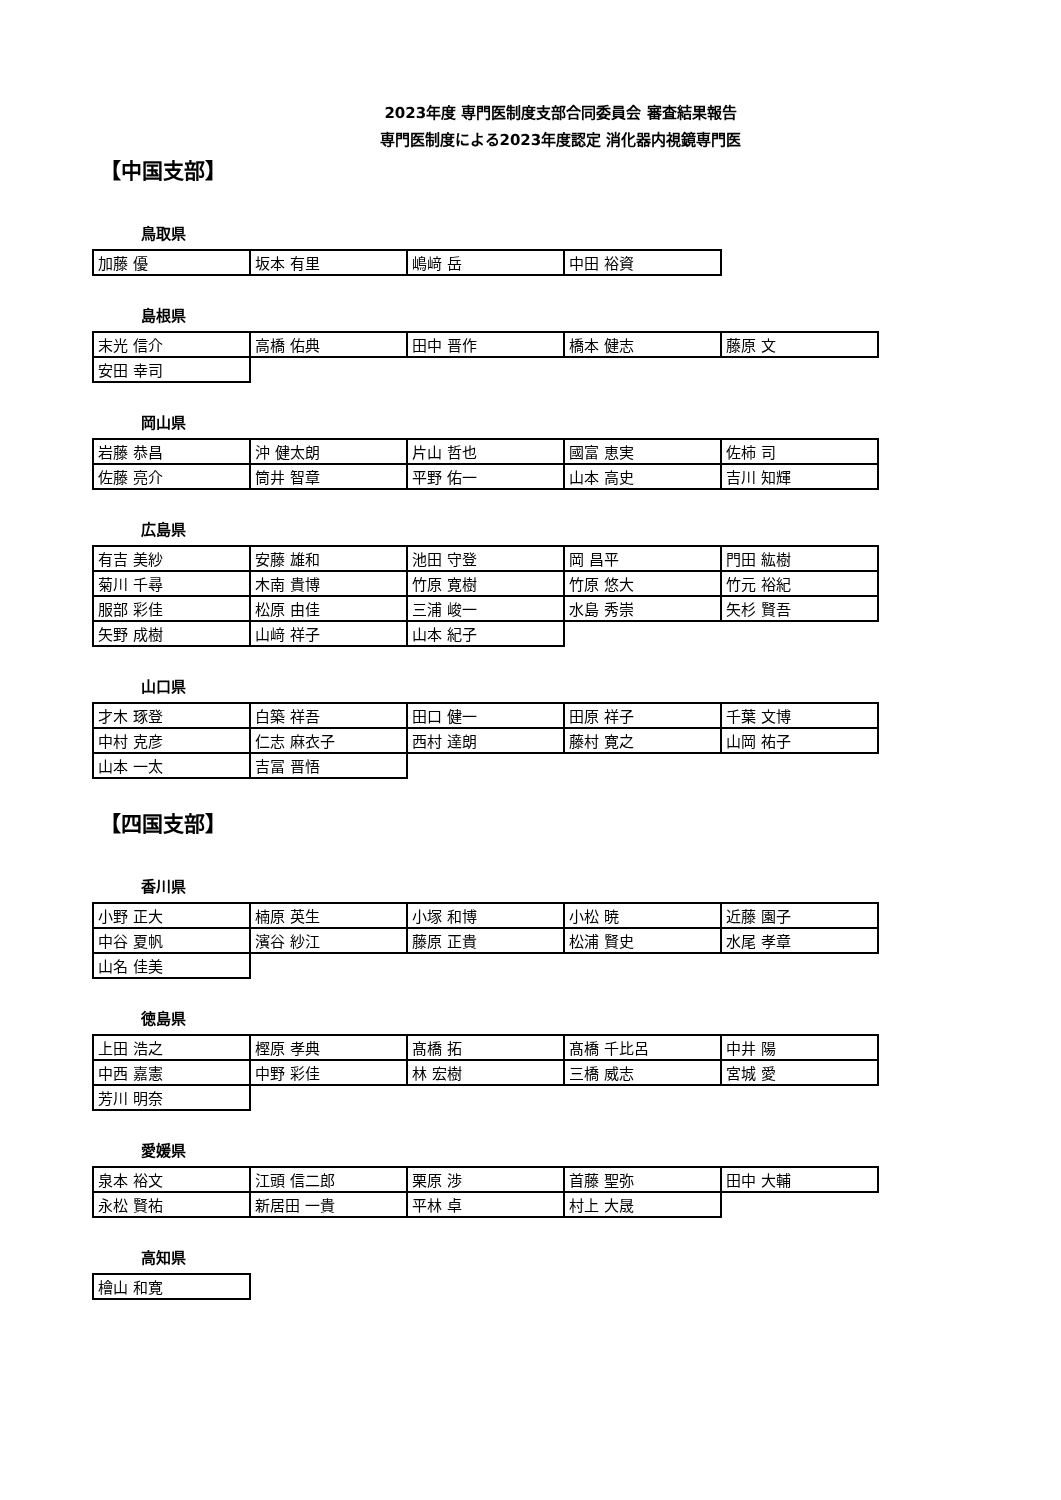2023年度 専門医制度支部合同委員会 審査結果報告
専門医制度による2023年度認定 消化器内視鏡専門医
【中国支部】
鳥取県
| 加藤 優 | 坂本 有里 | 嶋﨑 岳 | 中田 裕資 |
島根県
| 末光 信介 | 高橋 佑典 | 田中 晋作 | 橋本 健志 | 藤原 文 |
| 安田 幸司 | | | | |
岡山県
| 岩藤 恭昌 | 沖 健太朗 | 片山 哲也 | 國富 恵実 | 佐柿 司 |
| 佐藤 亮介 | 筒井 智章 | 平野 佑一 | 山本 高史 | 吉川 知輝 |
広島県
| 有吉 美紗 | 安藤 雄和 | 池田 守登 | 岡 昌平 | 門田 紘樹 |
| 菊川 千尋 | 木南 貴博 | 竹原 寛樹 | 竹原 悠大 | 竹元 裕紀 |
| 服部 彩佳 | 松原 由佳 | 三浦 峻一 | 水島 秀崇 | 矢杉 賢吾 |
| 矢野 成樹 | 山﨑 祥子 | 山本 紀子 | | |
山口県
| 才木 琢登 | 白築 祥吾 | 田口 健一 | 田原 祥子 | 千葉 文博 |
| 中村 克彦 | 仁志 麻衣子 | 西村 達朗 | 藤村 寛之 | 山岡 祐子 |
| 山本 一太 | 吉冨 晋悟 | | | |
【四国支部】
香川県
| 小野 正大 | 楠原 英生 | 小塚 和博 | 小松 暁 | 近藤 園子 |
| 中谷 夏帆 | 濱谷 紗江 | 藤原 正貴 | 松浦 賢史 | 水尾 孝章 |
| 山名 佳美 | | | | |
徳島県
| 上田 浩之 | 樫原 孝典 | 髙橋 拓 | 髙橋 千比呂 | 中井 陽 |
| 中西 嘉憲 | 中野 彩佳 | 林 宏樹 | 三橋 威志 | 宮城 愛 |
| 芳川 明奈 | | | | |
愛媛県
| 泉本 裕文 | 江頭 信二郎 | 栗原 渉 | 首藤 聖弥 | 田中 大輔 |
| 永松 賢祐 | 新居田 一貴 | 平林 卓 | 村上 大晟 | |
高知県
| 檜山 和寛 |